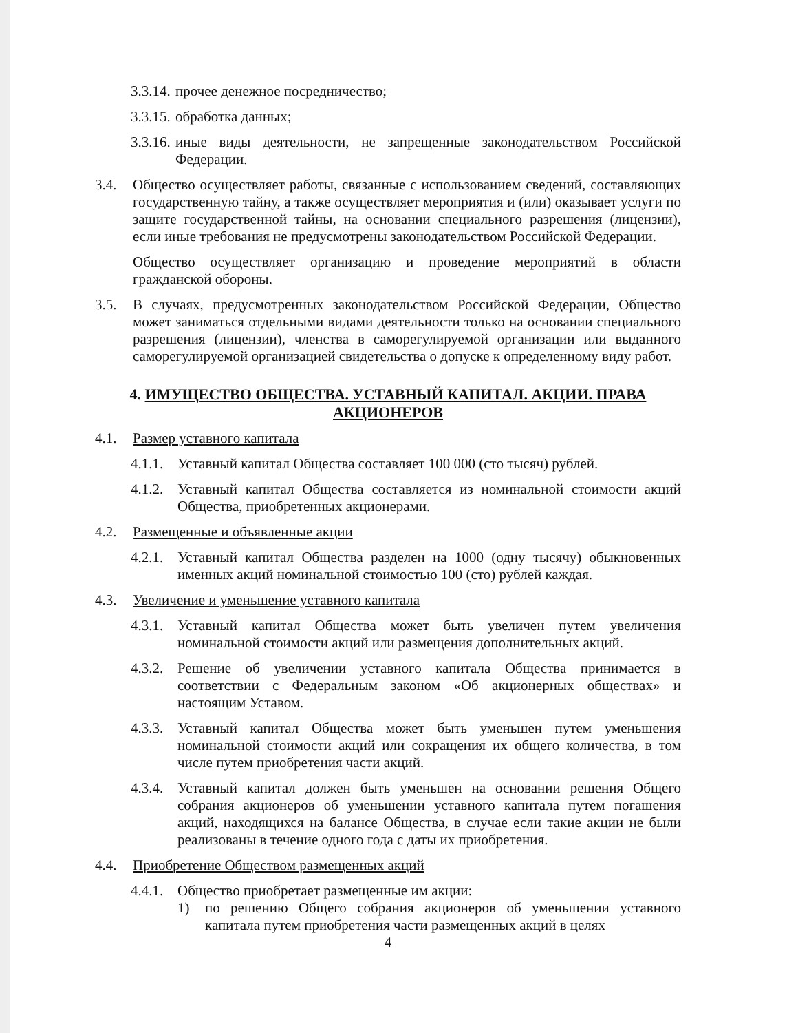3.3.14. прочее денежное посредничество;
3.3.15. обработка данных;
3.3.16. иные виды деятельности, не запрещенные законодательством Российской Федерации.
3.4. Общество осуществляет работы, связанные с использованием сведений, составляющих государственную тайну, а также осуществляет мероприятия и (или) оказывает услуги по защите государственной тайны, на основании специального разрешения (лицензии), если иные требования не предусмотрены законодательством Российской Федерации.
Общество осуществляет организацию и проведение мероприятий в области гражданской обороны.
3.5. В случаях, предусмотренных законодательством Российской Федерации, Общество может заниматься отдельными видами деятельности только на основании специального разрешения (лицензии), членства в саморегулируемой организации или выданного саморегулируемой организацией свидетельства о допуске к определенному виду работ.
4. ИМУЩЕСТВО ОБЩЕСТВА. УСТАВНЫЙ КАПИТАЛ. АКЦИИ. ПРАВА АКЦИОНЕРОВ
4.1. Размер уставного капитала
4.1.1. Уставный капитал Общества составляет 100 000 (сто тысяч) рублей.
4.1.2. Уставный капитал Общества составляется из номинальной стоимости акций Общества, приобретенных акционерами.
4.2. Размещенные и объявленные акции
4.2.1. Уставный капитал Общества разделен на 1000 (одну тысячу) обыкновенных именных акций номинальной стоимостью 100 (сто) рублей каждая.
4.3. Увеличение и уменьшение уставного капитала
4.3.1. Уставный капитал Общества может быть увеличен путем увеличения номинальной стоимости акций или размещения дополнительных акций.
4.3.2. Решение об увеличении уставного капитала Общества принимается в соответствии с Федеральным законом «Об акционерных обществах» и настоящим Уставом.
4.3.3. Уставный капитал Общества может быть уменьшен путем уменьшения номинальной стоимости акций или сокращения их общего количества, в том числе путем приобретения части акций.
4.3.4. Уставный капитал должен быть уменьшен на основании решения Общего собрания акционеров об уменьшении уставного капитала путем погашения акций, находящихся на балансе Общества, в случае если такие акции не были реализованы в течение одного года с даты их приобретения.
4.4. Приобретение Обществом размещенных акций
4.4.1. Общество приобретает размещенные им акции:
1) по решению Общего собрания акционеров об уменьшении уставного капитала путем приобретения части размещенных акций в целях
4